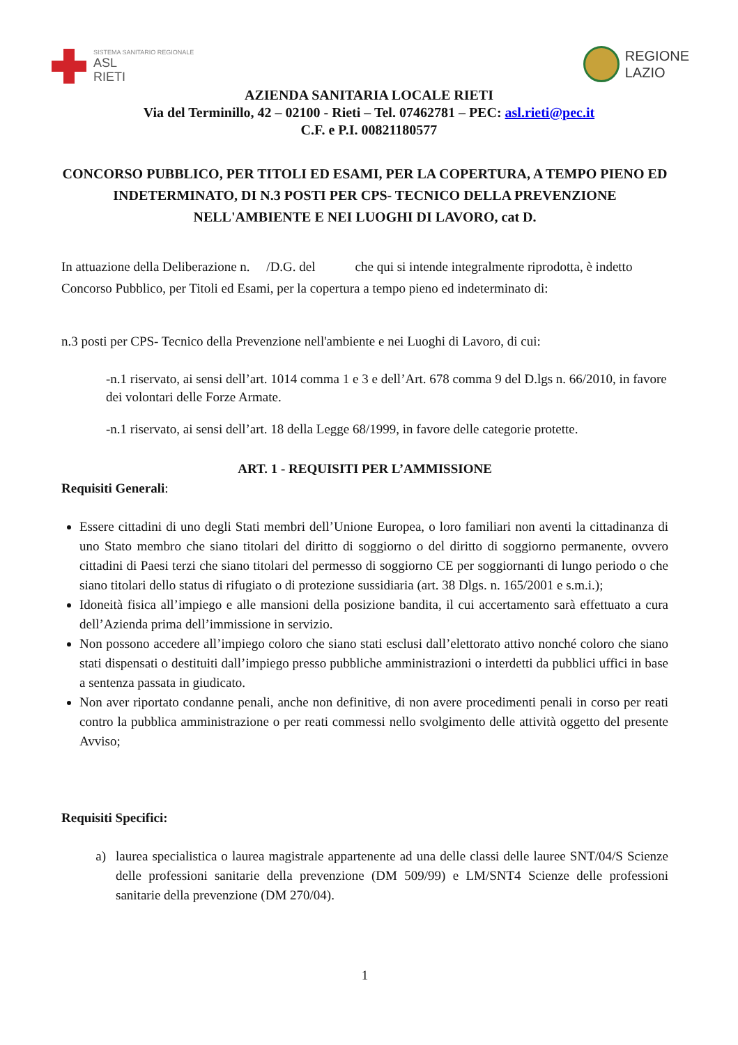SISTEMA SANITARIO REGIONALE
ASL
RIETI
REGIONE
LAZIO
AZIENDA SANITARIA LOCALE RIETI
Via del Terminillo, 42 – 02100 - Rieti – Tel. 07462781 – PEC: asl.rieti@pec.it
C.F. e P.I. 00821180577
CONCORSO PUBBLICO, PER TITOLI ED ESAMI, PER LA COPERTURA, A TEMPO PIENO ED INDETERMINATO, DI N.3 POSTI PER CPS- TECNICO DELLA PREVENZIONE NELL'AMBIENTE E NEI LUOGHI DI LAVORO, cat D.
In attuazione della Deliberazione n. /D.G. del che qui si intende integralmente riprodotta, è indetto Concorso Pubblico, per Titoli ed Esami, per la copertura a tempo pieno ed indeterminato di:
n.3 posti per CPS- Tecnico della Prevenzione nell'ambiente e nei Luoghi di Lavoro, di cui:
-n.1 riservato, ai sensi dell’art. 1014 comma 1 e 3 e dell’Art. 678 comma 9 del D.lgs n. 66/2010, in favore dei volontari delle Forze Armate.
-n.1 riservato, ai sensi dell’art. 18 della Legge 68/1999, in favore delle categorie protette.
ART. 1 - REQUISITI PER L’AMMISSIONE
Requisiti Generali:
Essere cittadini di uno degli Stati membri dell’Unione Europea, o loro familiari non aventi la cittadinanza di uno Stato membro che siano titolari del diritto di soggiorno o del diritto di soggiorno permanente, ovvero cittadini di Paesi terzi che siano titolari del permesso di soggiorno CE per soggiornanti di lungo periodo o che siano titolari dello status di rifugiato o di protezione sussidiaria (art. 38 Dlgs. n. 165/2001 e s.m.i.);
Idoneità fisica all’impiego e alle mansioni della posizione bandita, il cui accertamento sarà effettuato a cura dell’Azienda prima dell’immissione in servizio.
Non possono accedere all’impiego coloro che siano stati esclusi dall’elettorato attivo nonché coloro che siano stati dispensati o destituiti dall’impiego presso pubbliche amministrazioni o interdetti da pubblici uffici in base a sentenza passata in giudicato.
Non aver riportato condanne penali, anche non definitive, di non avere procedimenti penali in corso per reati contro la pubblica amministrazione o per reati commessi nello svolgimento delle attività oggetto del presente Avviso;
Requisiti Specifici:
a) laurea specialistica o laurea magistrale appartenente ad una delle classi delle lauree SNT/04/S Scienze delle professioni sanitarie della prevenzione (DM 509/99) e LM/SNT4 Scienze delle professioni sanitarie della prevenzione (DM 270/04).
1